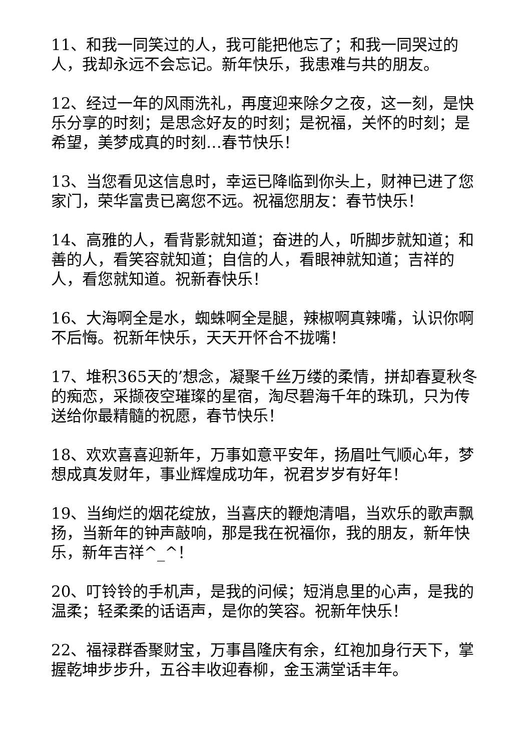11、和我一同笑过的人，我可能把他忘了；和我一同哭过的人，我却永远不会忘记。新年快乐，我患难与共的朋友。
12、经过一年的风雨洗礼，再度迎来除夕之夜，这一刻，是快乐分享的时刻；是思念好友的时刻；是祝福，关怀的时刻；是希望，美梦成真的时刻…春节快乐！
13、当您看见这信息时，幸运已降临到你头上，财神已进了您家门，荣华富贵已离您不远。祝福您朋友：春节快乐！
14、高雅的人，看背影就知道；奋进的人，听脚步就知道；和善的人，看笑容就知道；自信的人，看眼神就知道；吉祥的人，看您就知道。祝新春快乐！
16、大海啊全是水，蜘蛛啊全是腿，辣椒啊真辣嘴，认识你啊不后悔。祝新年快乐，天天开怀合不拢嘴！
17、堆积365天的’想念，凝聚千丝万缕的柔情，拼却春夏秋冬的痴恋，采撷夜空璀璨的星宿，淘尽碧海千年的珠玑，只为传送给你最精髓的祝愿，春节快乐！
18、欢欢喜喜迎新年，万事如意平安年，扬眉吐气顺心年，梦想成真发财年，事业辉煌成功年，祝君岁岁有好年！
19、当绚烂的烟花绽放，当喜庆的鞭炮清唱，当欢乐的歌声飘扬，当新年的钟声敲响，那是我在祝福你，我的朋友，新年快乐，新年吉祥^_^！
20、叮铃铃的手机声，是我的问候；短消息里的心声，是我的温柔；轻柔柔的话语声，是你的笑容。祝新年快乐！
22、福禄群香聚财宝，万事昌隆庆有余，红袍加身行天下，掌握乾坤步步升，五谷丰收迎春柳，金玉满堂话丰年。